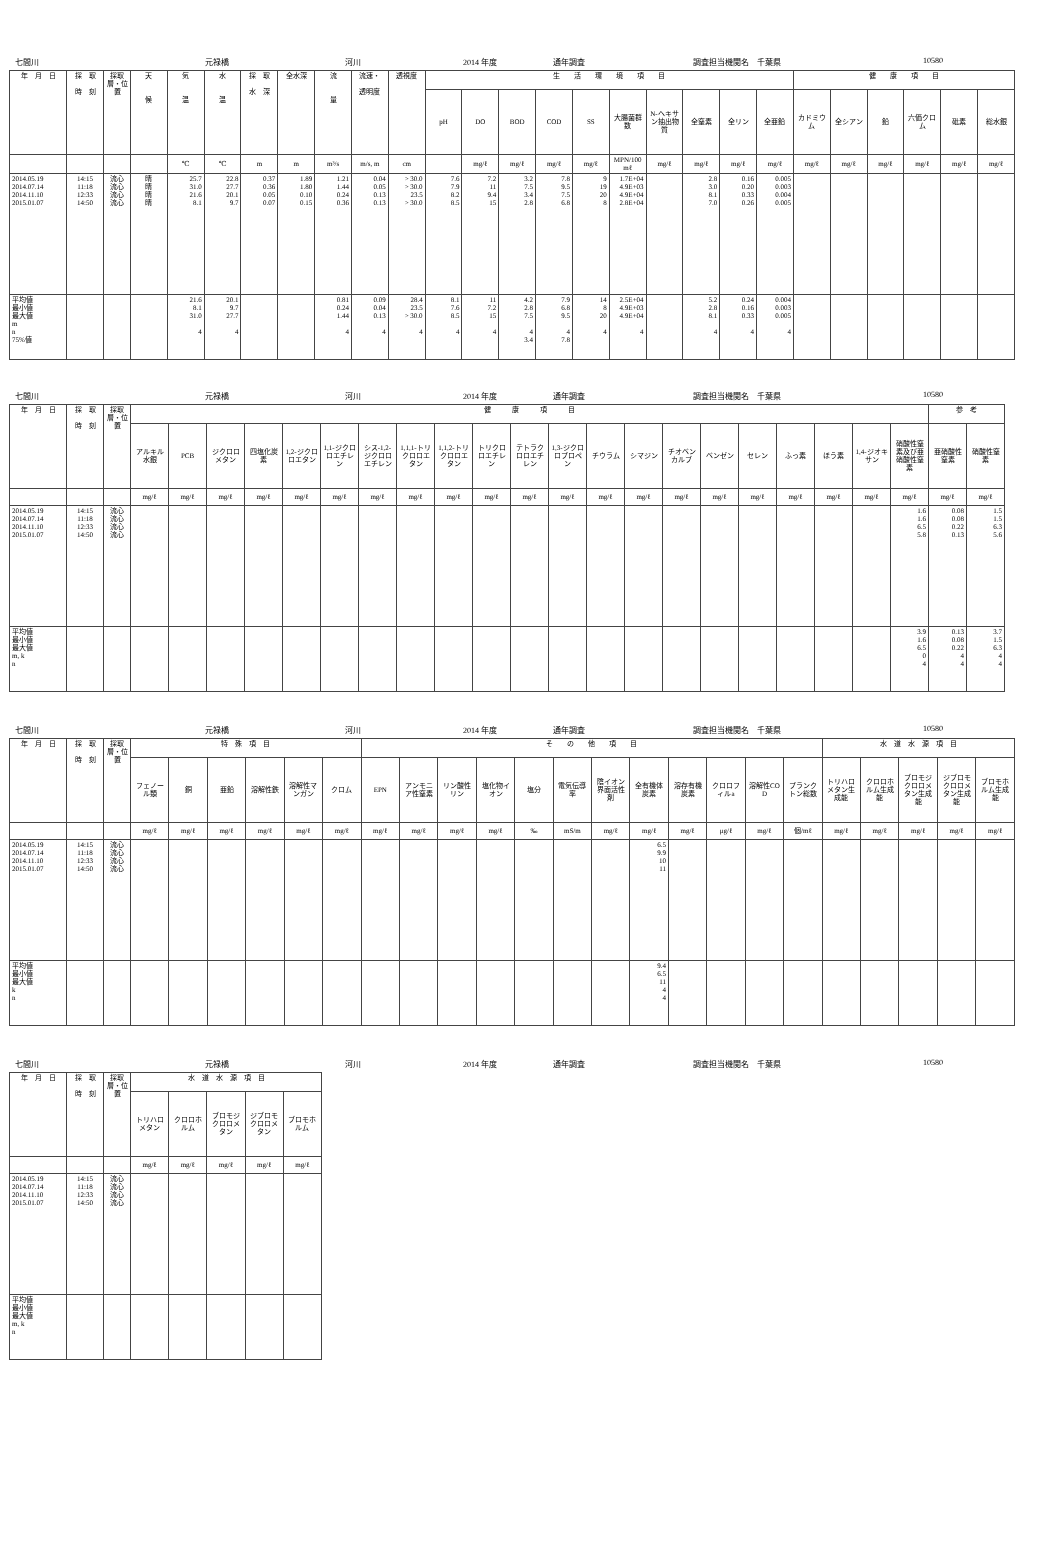七間川 元禄橋 河川 2014 年度 通年調査 調査担当機関名　千葉県 10580
| 年 月 日 | 採 取 時 刻 | 採取層・位置 | 天 候 | 気 温 | 水 温 | 採 取 水 深 | 全水深 | 流 量 | 流速・ 透明度 | 透視度 | 生 活 環 境 項 目 | | | | | | | | | | 健 康 項 目 | | | | | |
| --- | --- | --- | --- | --- | --- | --- | --- | --- | --- | --- | --- | --- | --- | --- | --- | --- | --- | --- | --- | --- | --- | --- | --- | --- | --- | --- |
| | | | | | | | | | | | pH | DO | BOD | COD | SS | 大腸菌群数 | N-ヘキサン抽出物質 | 全窒素 | 全リン | 全亜鉛 | カドミウム | 全シアン | 鉛 | 六価クロム | 砒素 | 総水銀 |
| | | | | ℃ | ℃ | m | m | m³/s | m/s, m | cm | | mg/ℓ | mg/ℓ | mg/ℓ | mg/ℓ | MPN/100mℓ | mg/ℓ | mg/ℓ | mg/ℓ | mg/ℓ | mg/ℓ | mg/ℓ | mg/ℓ | mg/ℓ | mg/ℓ | mg/ℓ |
| 2014.05.19 2014.07.14 2014.11.10 2015.01.07 | 14:15 11:18 12:33 14:50 | 流心 流心 流心 流心 | 晴 晴 晴 晴 | 25.7 31.0 21.6 8.1 | 22.8 27.7 20.1 9.7 | 0.37 0.36 0.05 0.07 | 1.89 1.80 0.10 0.15 | 1.21 1.44 0.24 0.36 | 0.04 0.05 0.13 0.13 | > 30.0 > 30.0 23.5 > 30.0 | 7.6 7.9 8.2 8.5 | 7.2 11 9.4 15 | 3.2 7.5 3.4 2.8 | 7.8 9.5 7.5 6.8 | 9 19 20 8 | 1.7E+04 4.9E+03 4.9E+04 2.8E+04 | | 2.8 3.0 8.1 7.0 | 0.16 0.20 0.33 0.26 | 0.005 0.003 0.004 0.005 | | | | | | |
| 平均値 最小値 最大値 m n 75%値 | | | | 21.6 8.1 31.0 4 | 20.1 9.7 27.7 4 | | | 0.81 0.24 1.44 4 | 0.09 0.04 0.13 4 | 28.4 23.5 > 30.0 4 | 8.1 7.6 8.5 4 | 11 7.2 15 4 | 4.2 2.8 7.5 4 3.4 | 7.9 6.8 9.5 4 7.8 | 14 8 20 4 | 2.5E+04 4.9E+03 4.9E+04 4 | | 5.2 2.8 8.1 4 | 0.24 0.16 0.33 4 | 0.004 0.003 0.005 4 | | | | | | |
七間川 元禄橋 河川 2014 年度 通年調査 調査担当機関名　千葉県 10580
| 年 月 日 | 採 取 時 刻 | 採取層・位置 | 健 康 項 目 | | | | | | | | | | | | | | | | | | | | | 参 考 | |
| --- | --- | --- | --- | --- | --- | --- | --- | --- | --- | --- | --- | --- | --- | --- | --- | --- | --- | --- | --- | --- | --- | --- | --- | --- | --- |
| | | | アルキル水銀 | PCB | ジクロロメタン | 四塩化炭素 | 1,2-ジクロロエタン | 1,1-ジクロロエチレン | シス-1,2-ジクロロエチレン | 1,1,1-トリクロロエタン | 1,1,2-トリクロロエタン | トリクロロエチレン | テトラクロロエチレン | 1,3-ジクロロプロペン | チウラム | シマジン | チオベンカルブ | ベンゼン | セレン | ふっ素 | ほう素 | 1,4-ジオキサン | 硝酸性窒素及び亜硝酸性窒素 | 亜硝酸性窒素 | 硝酸性窒素 |
| | | | mg/ℓ | mg/ℓ | mg/ℓ | mg/ℓ | mg/ℓ | mg/ℓ | mg/ℓ | mg/ℓ | mg/ℓ | mg/ℓ | mg/ℓ | mg/ℓ | mg/ℓ | mg/ℓ | mg/ℓ | mg/ℓ | mg/ℓ | mg/ℓ | mg/ℓ | mg/ℓ | mg/ℓ | mg/ℓ | mg/ℓ |
| 2014.05.19 2014.07.14 2014.11.10 2015.01.07 | 14:15 11:18 12:33 14:50 | 流心 流心 流心 流心 | | | | | | | | | | | | | | | | | | | | | 1.6 1.6 6.5 5.8 | 0.08 0.08 0.22 0.13 | 1.5 1.5 6.3 5.6 |
| 平均値 最小値 最大値 m, k n | | | | | | | | | | | | | | | | | | | | | | | 3.9 1.6 6.5 0 4 | 0.13 0.08 0.22 4 4 | 3.7 1.5 6.3 4 4 |
七間川 元禄橋 河川 2014 年度 通年調査 調査担当機関名　千葉県 10580
| 年 月 日 | 採 取 時 刻 | 採取層・位置 | 特 殊 項 目 | | | | | | そ の 他 項 目 | | | | | | | | | | | | 水 道 水 源 項 目 | | | | |
| --- | --- | --- | --- | --- | --- | --- | --- | --- | --- | --- | --- | --- | --- | --- | --- | --- | --- | --- | --- | --- | --- | --- | --- | --- | --- |
| | | | フェノール類 | 銅 | 亜鉛 | 溶解性鉄 | 溶解性マンガン | クロム | EPN | アンモニア性窒素 | リン酸性リン | 塩化物イオン | 塩分 | 電気伝導率 | 陰イオン界面活性剤 | 全有機体炭素 | 溶存有機炭素 | クロロフィルa | 溶解性COD | プランクトン総数 | トリハロメタン生成能 | クロロホルム生成能 | ブロモジクロロメタン生成能 | ジブロモクロロメタン生成能 | ブロモホルム生成能 |
| | | | mg/ℓ | mg/ℓ | mg/ℓ | mg/ℓ | mg/ℓ | mg/ℓ | mg/ℓ | mg/ℓ | mg/ℓ | mg/ℓ | ‰ | mS/m | mg/ℓ | mg/ℓ | mg/ℓ | μg/ℓ | mg/ℓ | 個/mℓ | mg/ℓ | mg/ℓ | mg/ℓ | mg/ℓ | mg/ℓ |
| 2014.05.19 2014.07.14 2014.11.10 2015.01.07 | 14:15 11:18 12:33 14:50 | 流心 流心 流心 流心 | | | | | | | | | | | | | | 6.5 9.9 10 11 | | | | | | | | | |
| 平均値 最小値 最大値 k n | | | | | | | | | | | | | | | | 9.4 6.5 11 4 4 | | | | | | | | | |
七間川 元禄橋 河川 2014 年度 通年調査 調査担当機関名　千葉県 10580
| 年 月 日 | 採 取 時 刻 | 採取層・位置 | 水 道 水 源 項 目 | | | | |
| --- | --- | --- | --- | --- | --- | --- | --- |
| | | | トリハロメタン | クロロホルム | ブロモジクロロメタン | ジブロモクロロメタン | ブロモホルム |
| | | | mg/ℓ | mg/ℓ | mg/ℓ | mg/ℓ | mg/ℓ |
| 2014.05.19 2014.07.14 2014.11.10 2015.01.07 | 14:15 11:18 12:33 14:50 | 流心 流心 流心 流心 | | | | | |
| 平均値 最小値 最大値 m, k n | | | | | | | |